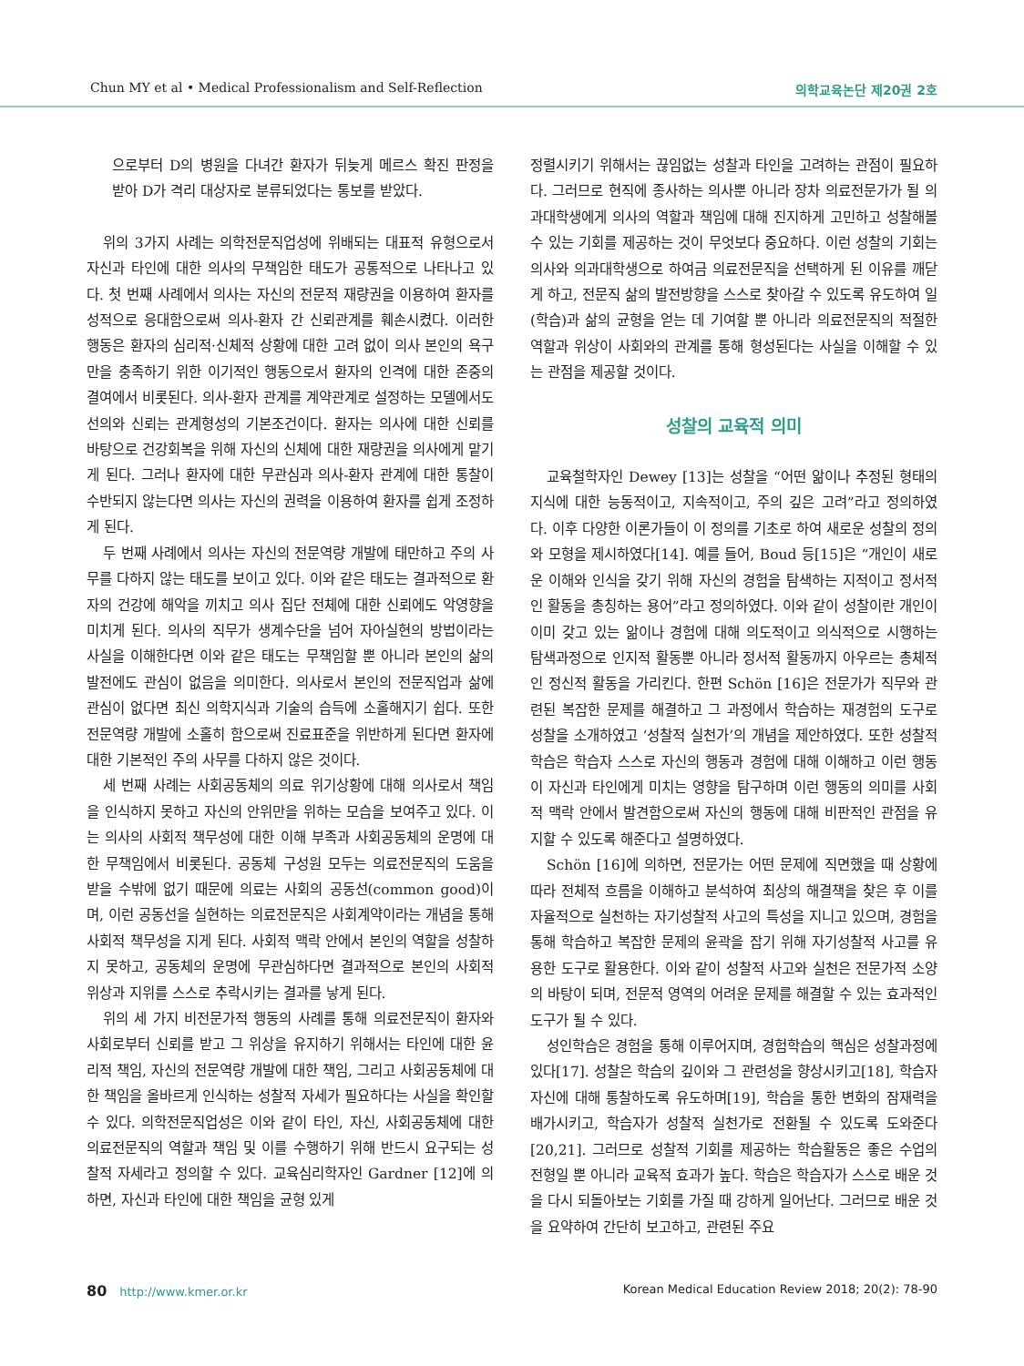Chun MY et al • Medical Professionalism and Self-Reflection
의학교육논단 제20권 2호
으로부터 D의 병원을 다녀간 환자가 뒤늦게 메르스 확진 판정을 받아 D가 격리 대상자로 분류되었다는 통보를 받았다.
위의 3가지 사례는 의학전문직업성에 위배되는 대표적 유형으로서 자신과 타인에 대한 의사의 무책임한 태도가 공통적으로 나타나고 있다. 첫 번째 사례에서 의사는 자신의 전문적 재량권을 이용하여 환자를 성적으로 응대함으로써 의사-환자 간 신뢰관계를 훼손시켰다. 이러한 행동은 환자의 심리적·신체적 상황에 대한 고려 없이 의사 본인의 욕구만을 충족하기 위한 이기적인 행동으로서 환자의 인격에 대한 존중의 결여에서 비롯된다. 의사-환자 관계를 계약관계로 설정하는 모델에서도 선의와 신뢰는 관계형성의 기본조건이다. 환자는 의사에 대한 신뢰를 바탕으로 건강회복을 위해 자신의 신체에 대한 재량권을 의사에게 맡기게 된다. 그러나 환자에 대한 무관심과 의사-환자 관계에 대한 통찰이 수반되지 않는다면 의사는 자신의 권력을 이용하여 환자를 쉽게 조정하게 된다.
두 번째 사례에서 의사는 자신의 전문역량 개발에 태만하고 주의 사무를 다하지 않는 태도를 보이고 있다. 이와 같은 태도는 결과적으로 환자의 건강에 해악을 끼치고 의사 집단 전체에 대한 신뢰에도 악영향을 미치게 된다. 의사의 직무가 생계수단을 넘어 자아실현의 방법이라는 사실을 이해한다면 이와 같은 태도는 무책임할 뿐 아니라 본인의 삶의 발전에도 관심이 없음을 의미한다. 의사로서 본인의 전문직업과 삶에 관심이 없다면 최신 의학지식과 기술의 습득에 소홀해지기 쉽다. 또한 전문역량 개발에 소홀히 함으로써 진료표준을 위반하게 된다면 환자에 대한 기본적인 주의 사무를 다하지 않은 것이다.
세 번째 사례는 사회공동체의 의료 위기상황에 대해 의사로서 책임을 인식하지 못하고 자신의 안위만을 위하는 모습을 보여주고 있다. 이는 의사의 사회적 책무성에 대한 이해 부족과 사회공동체의 운명에 대한 무책임에서 비롯된다. 공동체 구성원 모두는 의료전문직의 도움을 받을 수밖에 없기 때문에 의료는 사회의 공동선(common good)이며, 이런 공동선을 실현하는 의료전문직은 사회계약이라는 개념을 통해 사회적 책무성을 지게 된다. 사회적 맥락 안에서 본인의 역할을 성찰하지 못하고, 공동체의 운명에 무관심하다면 결과적으로 본인의 사회적 위상과 지위를 스스로 추락시키는 결과를 낳게 된다.
위의 세 가지 비전문가적 행동의 사례를 통해 의료전문직이 환자와 사회로부터 신뢰를 받고 그 위상을 유지하기 위해서는 타인에 대한 윤리적 책임, 자신의 전문역량 개발에 대한 책임, 그리고 사회공동체에 대한 책임을 올바르게 인식하는 성찰적 자세가 필요하다는 사실을 확인할 수 있다. 의학전문직업성은 이와 같이 타인, 자신, 사회공동체에 대한 의료전문직의 역할과 책임 및 이를 수행하기 위해 반드시 요구되는 성찰적 자세라고 정의할 수 있다. 교육심리학자인 Gardner [12]에 의하면, 자신과 타인에 대한 책임을 균형 있게
정렬시키기 위해서는 끊임없는 성찰과 타인을 고려하는 관점이 필요하다. 그러므로 현직에 종사하는 의사뿐 아니라 장차 의료전문가가 될 의과대학생에게 의사의 역할과 책임에 대해 진지하게 고민하고 성찰해볼 수 있는 기회를 제공하는 것이 무엇보다 중요하다. 이런 성찰의 기회는 의사와 의과대학생으로 하여금 의료전문직을 선택하게 된 이유를 깨닫게 하고, 전문직 삶의 발전방향을 스스로 찾아갈 수 있도록 유도하여 일(학습)과 삶의 균형을 얻는 데 기여할 뿐 아니라 의료전문직의 적절한 역할과 위상이 사회와의 관계를 통해 형성된다는 사실을 이해할 수 있는 관점을 제공할 것이다.
성찰의 교육적 의미
교육철학자인 Dewey [13]는 성찰을 “어떤 앎이나 추정된 형태의 지식에 대한 능동적이고, 지속적이고, 주의 깊은 고려”라고 정의하였다. 이후 다양한 이론가들이 이 정의를 기초로 하여 새로운 성찰의 정의와 모형을 제시하였다[14]. 예를 들어, Boud 등[15]은 “개인이 새로운 이해와 인식을 갖기 위해 자신의 경험을 탐색하는 지적이고 정서적인 활동을 총칭하는 용어”라고 정의하였다. 이와 같이 성찰이란 개인이 이미 갖고 있는 앎이나 경험에 대해 의도적이고 의식적으로 시행하는 탐색과정으로 인지적 활동뿐 아니라 정서적 활동까지 아우르는 총체적인 정신적 활동을 가리킨다. 한편 Schön [16]은 전문가가 직무와 관련된 복잡한 문제를 해결하고 그 과정에서 학습하는 재경험의 도구로 성찰을 소개하였고 ‘성찰적 실천가’의 개념을 제안하였다. 또한 성찰적 학습은 학습자 스스로 자신의 행동과 경험에 대해 이해하고 이런 행동이 자신과 타인에게 미치는 영향을 탐구하며 이런 행동의 의미를 사회적 맥락 안에서 발견함으로써 자신의 행동에 대해 비판적인 관점을 유지할 수 있도록 해준다고 설명하였다.
Schön [16]에 의하면, 전문가는 어떤 문제에 직면했을 때 상황에 따라 전체적 흐름을 이해하고 분석하여 최상의 해결책을 찾은 후 이를 자율적으로 실천하는 자기성찰적 사고의 특성을 지니고 있으며, 경험을 통해 학습하고 복잡한 문제의 윤곽을 잡기 위해 자기성찰적 사고를 유용한 도구로 활용한다. 이와 같이 성찰적 사고와 실천은 전문가적 소양의 바탕이 되며, 전문적 영역의 어려운 문제를 해결할 수 있는 효과적인 도구가 될 수 있다.
성인학습은 경험을 통해 이루어지며, 경험학습의 핵심은 성찰과정에 있다[17]. 성찰은 학습의 깊이와 그 관련성을 향상시키고[18], 학습자 자신에 대해 통찰하도록 유도하며[19], 학습을 통한 변화의 잠재력을 배가시키고, 학습자가 성찰적 실천가로 전환될 수 있도록 도와준다[20,21]. 그러므로 성찰적 기회를 제공하는 학습활동은 좋은 수업의 전형일 뿐 아니라 교육적 효과가 높다. 학습은 학습자가 스스로 배운 것을 다시 되돌아보는 기회를 가질 때 강하게 일어난다. 그러므로 배운 것을 요약하여 간단히 보고하고, 관련된 주요
80 http://www.kmer.or.kr Korean Medical Education Review 2018; 20(2): 78-90